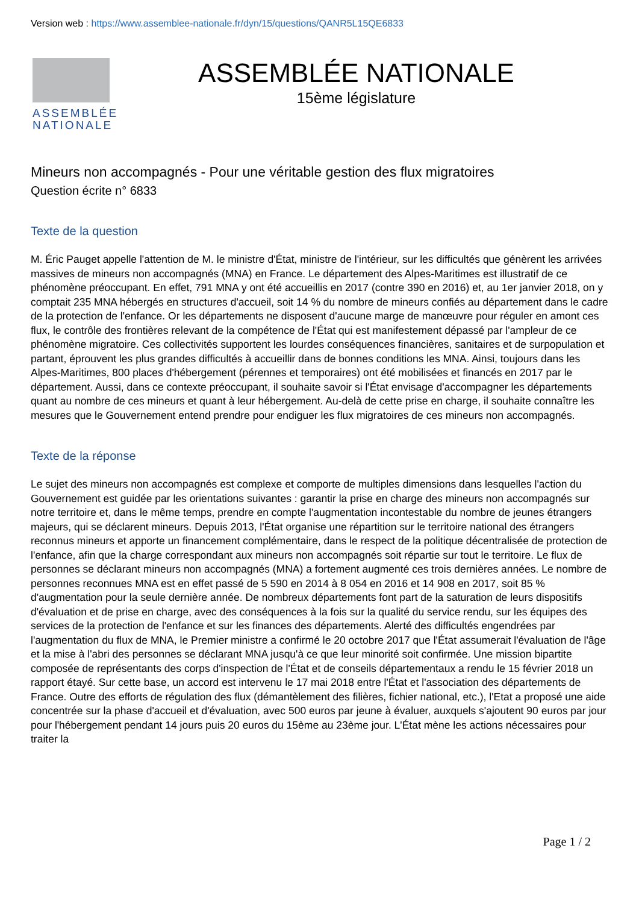Version web : https://www.assemblee-nationale.fr/dyn/15/questions/QANR5L15QE6833
ASSEMBLÉE
NATIONALE
ASSEMBLÉE NATIONALE
15ème législature
Mineurs non accompagnés - Pour une véritable gestion des flux migratoires
Question écrite n° 6833
Texte de la question
M. Éric Pauget appelle l'attention de M. le ministre d'État, ministre de l'intérieur, sur les difficultés que génèrent les arrivées massives de mineurs non accompagnés (MNA) en France. Le département des Alpes-Maritimes est illustratif de ce phénomène préoccupant. En effet, 791 MNA y ont été accueillis en 2017 (contre 390 en 2016) et, au 1er janvier 2018, on y comptait 235 MNA hébergés en structures d'accueil, soit 14 % du nombre de mineurs confiés au département dans le cadre de la protection de l'enfance. Or les départements ne disposent d'aucune marge de manœuvre pour réguler en amont ces flux, le contrôle des frontières relevant de la compétence de l'État qui est manifestement dépassé par l'ampleur de ce phénomène migratoire. Ces collectivités supportent les lourdes conséquences financières, sanitaires et de surpopulation et partant, éprouvent les plus grandes difficultés à accueillir dans de bonnes conditions les MNA. Ainsi, toujours dans les Alpes-Maritimes, 800 places d'hébergement (pérennes et temporaires) ont été mobilisées et financés en 2017 par le département. Aussi, dans ce contexte préoccupant, il souhaite savoir si l'État envisage d'accompagner les départements quant au nombre de ces mineurs et quant à leur hébergement. Au-delà de cette prise en charge, il souhaite connaître les mesures que le Gouvernement entend prendre pour endiguer les flux migratoires de ces mineurs non accompagnés.
Texte de la réponse
Le sujet des mineurs non accompagnés est complexe et comporte de multiples dimensions dans lesquelles l'action du Gouvernement est guidée par les orientations suivantes : garantir la prise en charge des mineurs non accompagnés sur notre territoire et, dans le même temps, prendre en compte l'augmentation incontestable du nombre de jeunes étrangers majeurs, qui se déclarent mineurs. Depuis 2013, l'État organise une répartition sur le territoire national des étrangers reconnus mineurs et apporte un financement complémentaire, dans le respect de la politique décentralisée de protection de l'enfance, afin que la charge correspondant aux mineurs non accompagnés soit répartie sur tout le territoire. Le flux de personnes se déclarant mineurs non accompagnés (MNA) a fortement augmenté ces trois dernières années. Le nombre de personnes reconnues MNA est en effet passé de 5 590 en 2014 à 8 054 en 2016 et 14 908 en 2017, soit 85 % d'augmentation pour la seule dernière année. De nombreux départements font part de la saturation de leurs dispositifs d'évaluation et de prise en charge, avec des conséquences à la fois sur la qualité du service rendu, sur les équipes des services de la protection de l'enfance et sur les finances des départements. Alerté des difficultés engendrées par l'augmentation du flux de MNA, le Premier ministre a confirmé le 20 octobre 2017 que l'État assumerait l'évaluation de l'âge et la mise à l'abri des personnes se déclarant MNA jusqu'à ce que leur minorité soit confirmée. Une mission bipartite composée de représentants des corps d'inspection de l'État et de conseils départementaux a rendu le 15 février 2018 un rapport étayé. Sur cette base, un accord est intervenu le 17 mai 2018 entre l'État et l'association des départements de France. Outre des efforts de régulation des flux (démantèlement des filières, fichier national, etc.), l'Etat a proposé une aide concentrée sur la phase d'accueil et d'évaluation, avec 500 euros par jeune à évaluer, auxquels s'ajoutent 90 euros par jour pour l'hébergement pendant 14 jours puis 20 euros du 15ème au 23ème jour. L'État mène les actions nécessaires pour traiter la
Page 1 / 2